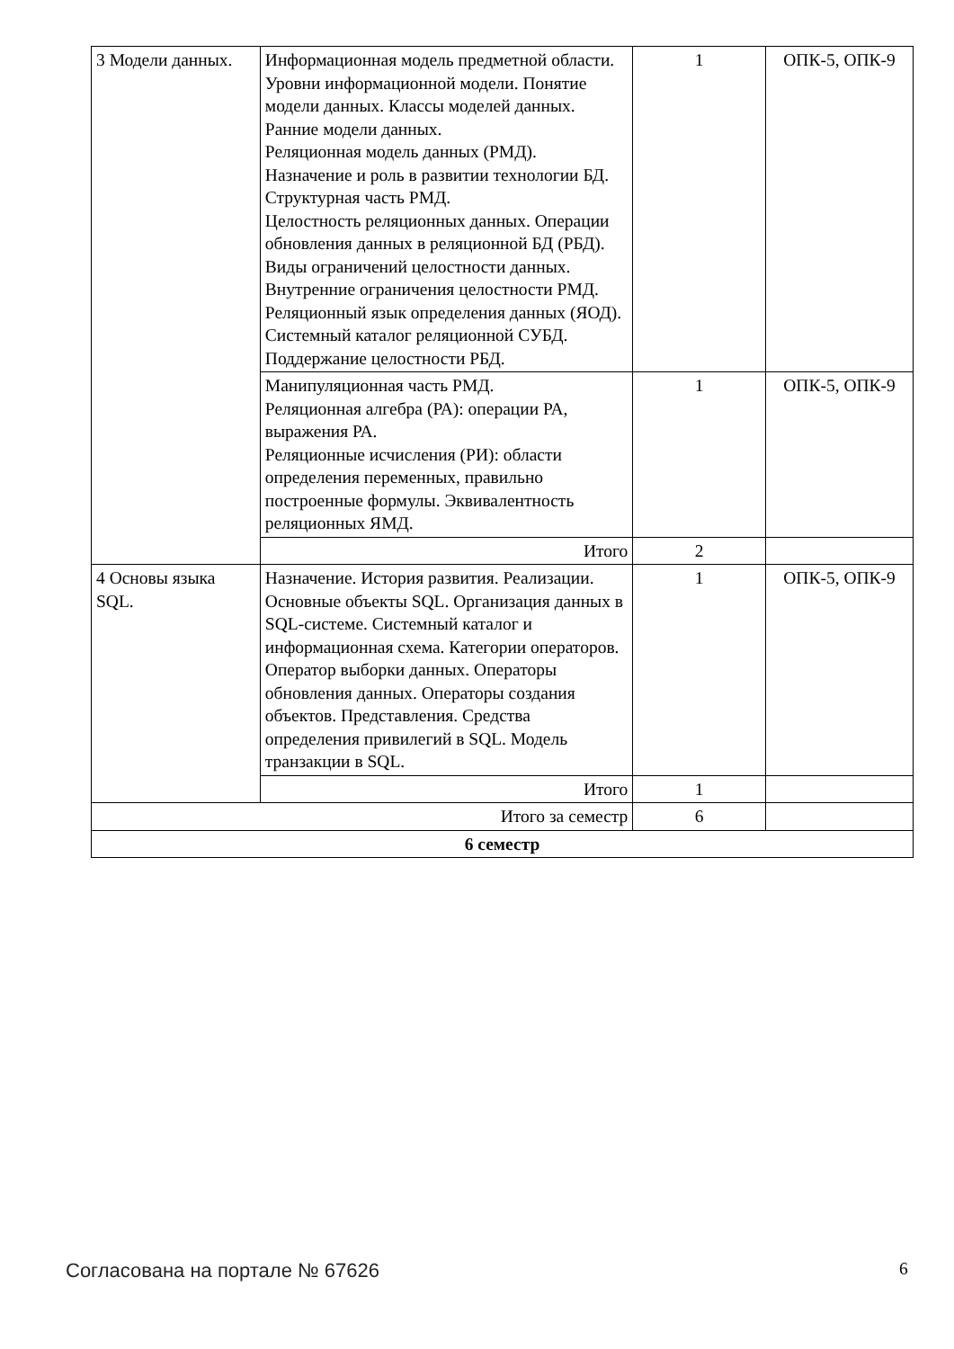| 3 Модели данных. | Информационная модель предметной области. Уровни информационной модели. Понятие модели данных. Классы моделей данных. Ранние модели данных. Реляционная модель данных (РМД). Назначение и роль в развитии технологии БД. Структурная часть РМД. Целостность реляционных данных. Операции обновления данных в реляционной БД (РБД). Виды ограничений целостности данных. Внутренние ограничения целостности РМД. Реляционный язык определения данных (ЯОД). Системный каталог реляционной СУБД. Поддержание целостности РБД. | 1 | ОПК-5, ОПК-9 |
| | Манипуляционная часть РМД. Реляционная алгебра (РА): операции РА, выражения РА. Реляционные исчисления (РИ): области определения переменных, правильно построенные формулы. Эквивалентность реляционных ЯМД. | 1 | ОПК-5, ОПК-9 |
| | Итого | 2 | |
| 4 Основы языка SQL. | Назначение. История развития. Реализации. Основные объекты SQL. Организация данных в SQL-системе. Системный каталог и информационная схема. Категории операторов. Оператор выборки данных. Операторы обновления данных. Операторы создания объектов. Представления. Средства определения привилегий в SQL. Модель транзакции в SQL. | 1 | ОПК-5, ОПК-9 |
| | Итого | 1 | |
| Итого за семестр | | 6 | |
| 6 семестр | | | |
Согласована на портале № 67626 6